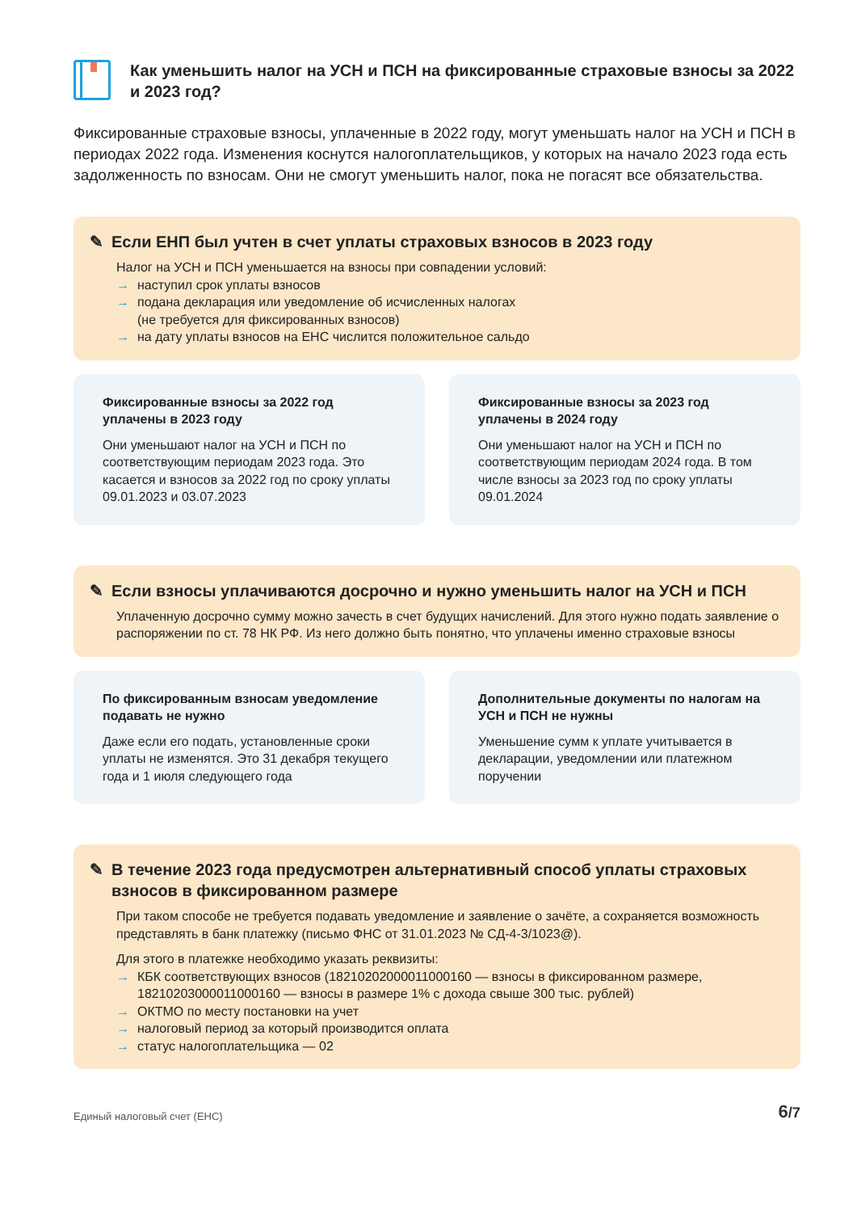Как уменьшить налог на УСН и ПСН на фиксированные страховые взносы за 2022 и 2023 год?
Фиксированные страховые взносы, уплаченные в 2022 году, могут уменьшать налог на УСН и ПСН в периодах 2022 года. Изменения коснутся налогоплательщиков, у которых на начало 2023 года есть задолженность по взносам. Они не смогут уменьшить налог, пока не погасят все обязательства.
✎ Если ЕНП был учтен в счет уплаты страховых взносов в 2023 году
Налог на УСН и ПСН уменьшается на взносы при совпадении условий:
→ наступил срок уплаты взносов
→ подана декларация или уведомление об исчисленных налогах
(не требуется для фиксированных взносов)
→ на дату уплаты взносов на ЕНС числится положительное сальдо
Фиксированные взносы за 2022 год уплачены в 2023 году
Они уменьшают налог на УСН и ПСН по соответствующим периодам 2023 года. Это касается и взносов за 2022 год по сроку уплаты 09.01.2023 и 03.07.2023
Фиксированные взносы за 2023 год уплачены в 2024 году
Они уменьшают налог на УСН и ПСН по соответствующим периодам 2024 года. В том числе взносы за 2023 год по сроку уплаты 09.01.2024
✎ Если взносы уплачиваются досрочно и нужно уменьшить налог на УСН и ПСН
Уплаченную досрочно сумму можно зачесть в счет будущих начислений. Для этого нужно подать заявление о распоряжении по ст. 78 НК РФ. Из него должно быть понятно, что уплачены именно страховые взносы
По фиксированным взносам уведомление подавать не нужно
Даже если его подать, установленные сроки уплаты не изменятся. Это 31 декабря текущего года и 1 июля следующего года
Дополнительные документы по налогам на УСН и ПСН не нужны
Уменьшение сумм к уплате учитывается в декларации, уведомлении или платежном поручении
✎ В течение 2023 года предусмотрен альтернативный способ уплаты страховых взносов в фиксированном размере
При таком способе не требуется подавать уведомление и заявление о зачёте, а сохраняется возможность представлять в банк платежку (письмо ФНС от 31.01.2023 № СД-4-3/1023@).
Для этого в платежке необходимо указать реквизиты:
→ КБК соответствующих взносов (18210202000011000160 — взносы в фиксированном размере, 18210203000011000160 — взносы в размере 1% с дохода свыше 300 тыс. рублей)
→ ОКТМО по месту постановки на учет
→ налоговый период за который производится оплата
→ статус налогоплательщика — 02
Единый налоговый счет (ЕНС) 6/7